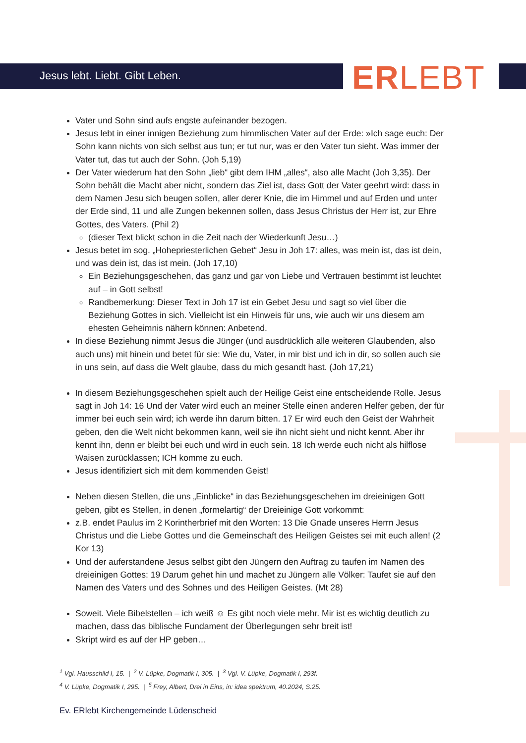Jesus lebt. Liebt. Gibt Leben. ERLEBT
Vater und Sohn sind aufs engste aufeinander bezogen.
Jesus lebt in einer innigen Beziehung zum himmlischen Vater auf der Erde: »Ich sage euch: Der Sohn kann nichts von sich selbst aus tun; er tut nur, was er den Vater tun sieht. Was immer der Vater tut, das tut auch der Sohn. (Joh 5,19)
Der Vater wiederum hat den Sohn „lieb“ gibt dem IHM „alles“, also alle Macht (Joh 3,35). Der Sohn behält die Macht aber nicht, sondern das Ziel ist, dass Gott der Vater geehrt wird: dass in dem Namen Jesu sich beugen sollen, aller derer Knie, die im Himmel und auf Erden und unter der Erde sind, 11 und alle Zungen bekennen sollen, dass Jesus Christus der Herr ist, zur Ehre Gottes, des Vaters. (Phil 2)
(dieser Text blickt schon in die Zeit nach der Wiederkunft Jesu…)
Jesus betet im sog. „Hohepriesterlichen Gebet“ Jesu in Joh 17: alles, was mein ist, das ist dein, und was dein ist, das ist mein. (Joh 17,10)
Ein Beziehungsgeschehen, das ganz und gar von Liebe und Vertrauen bestimmt ist leuchtet auf – in Gott selbst!
Randbemerkung: Dieser Text in Joh 17 ist ein Gebet Jesu und sagt so viel über die Beziehung Gottes in sich. Vielleicht ist ein Hinweis für uns, wie auch wir uns diesem am ehesten Geheimnis nähern können: Anbetend.
In diese Beziehung nimmt Jesus die Jünger (und ausdrücklich alle weiteren Glaubenden, also auch uns) mit hinein und betet für sie: Wie du, Vater, in mir bist und ich in dir, so sollen auch sie in uns sein, auf dass die Welt glaube, dass du mich gesandt hast. (Joh 17,21)
In diesem Beziehungsgeschehen spielt auch der Heilige Geist eine entscheidende Rolle. Jesus sagt in Joh 14: 16 Und der Vater wird euch an meiner Stelle einen anderen Helfer geben, der für immer bei euch sein wird; ich werde ihn darum bitten. 17 Er wird euch den Geist der Wahrheit geben, den die Welt nicht bekommen kann, weil sie ihn nicht sieht und nicht kennt. Aber ihr kennt ihn, denn er bleibt bei euch und wird in euch sein. 18 Ich werde euch nicht als hilflose Waisen zurücklassen; ICH komme zu euch.
Jesus identifiziert sich mit dem kommenden Geist!
Neben diesen Stellen, die uns „Einblicke“ in das Beziehungsgeschehen im dreieinigen Gott geben, gibt es Stellen, in denen „formelartig“ der Dreieinige Gott vorkommt:
z.B. endet Paulus im 2 Korintherbrief mit den Worten: 13 Die Gnade unseres Herrn Jesus Christus und die Liebe Gottes und die Gemeinschaft des Heiligen Geistes sei mit euch allen! (2 Kor 13)
Und der auferstandene Jesus selbst gibt den Jüngern den Auftrag zu taufen im Namen des dreieinigen Gottes: 19 Darum gehet hin und machet zu Jüngern alle Völker: Taufet sie auf den Namen des Vaters und des Sohnes und des Heiligen Geistes. (Mt 28)
Soweit. Viele Bibelstellen – ich weiß ☺ Es gibt noch viele mehr. Mir ist es wichtig deutlich zu machen, dass das biblische Fundament der Überlegungen sehr breit ist!
Skript wird es auf der HP geben…
<sup>1</sup> Vgl. Hausschild I, 15. | <sup>2</sup> V. Lüpke, Dogmatik I, 305. | <sup>3</sup> Vgl. V. Lüpke, Dogmatik I, 293f.
<sup>4</sup> V. Lüpke, Dogmatik I, 295. | <sup>5</sup> Frey, Albert, Drei in Eins, in: idea spektrum, 40.2024, S.25.
Ev. ERlebt Kirchengemeinde Lüdenscheid